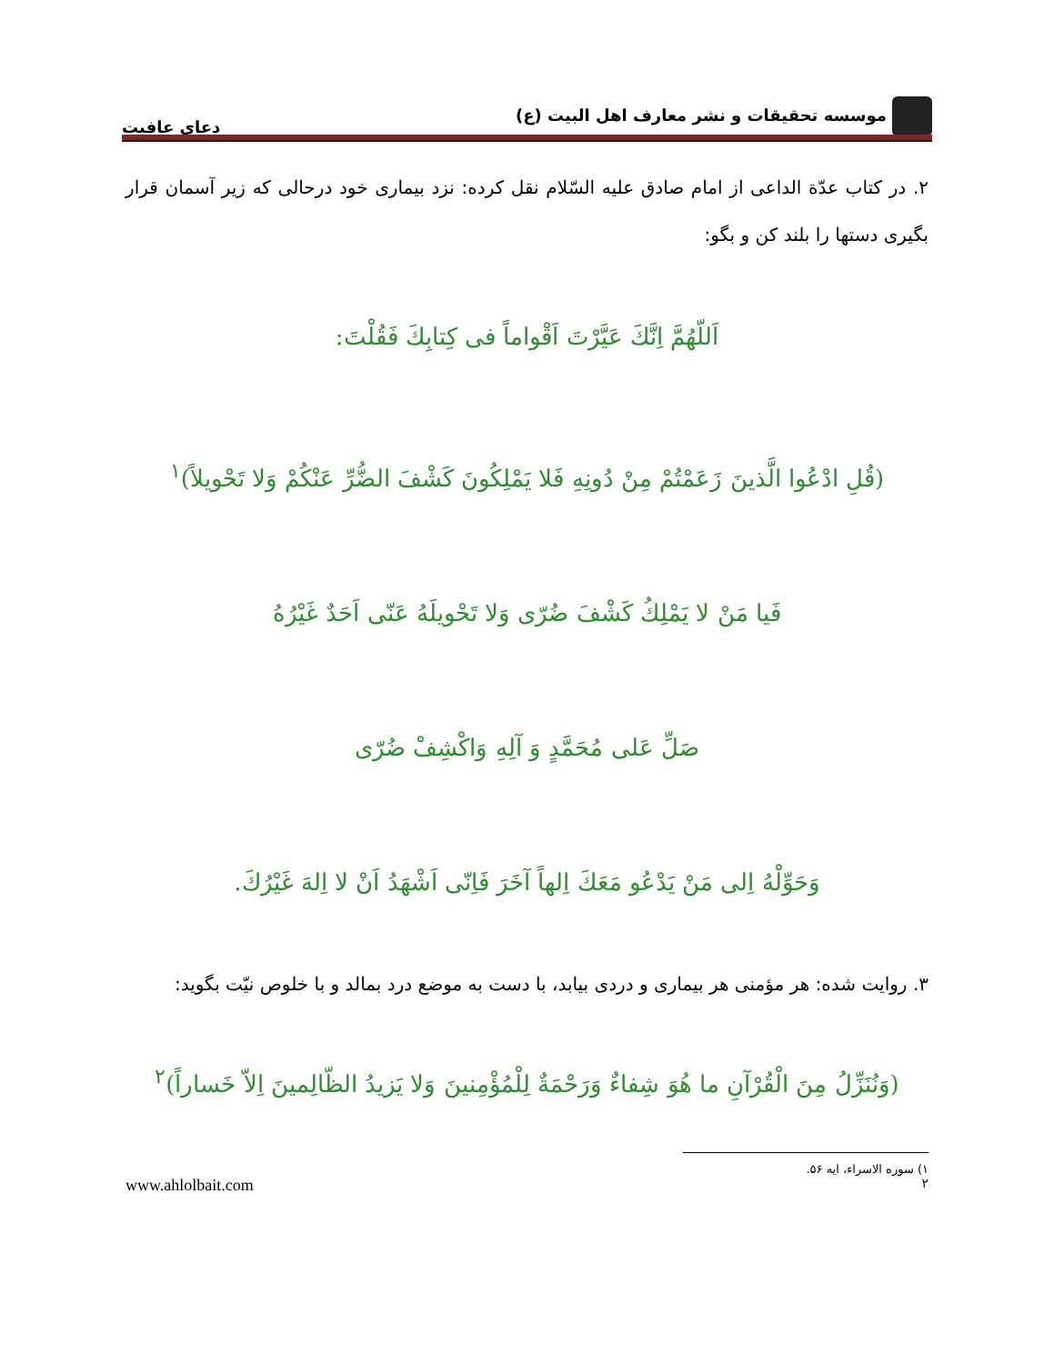موسسه تحقیقات و نشر معارف اهل البیت (ع)
دعای عافیت
۲. در کتاب عدّة الداعی از امام صادق علیه السّلام نقل کرده: نزد بیماری خود درحالی که زیر آسمان قرار بگیری دستها را بلند کن و بگو:
اَللّهُمَّ اِنَّكَ عَيَّرْتَ اَقْواماً فى كِتابِكَ فَقُلْتَ:
(قُلِ ادْعُوا الَّذينَ زَعَمْتُمْ مِنْ دُونِهِ فَلا يَمْلِكُونَ كَشْفَ الضُّرِّ عَنْكُمْ وَلا تَحْويلاً)<sup>١</sup>
فَيا مَنْ لا يَمْلِكُ كَشْفَ ضُرّى وَلا تَحْويلَهُ عَنّى اَحَدٌ غَيْرُهُ
صَلِّ عَلى مُحَمَّدٍ وَ آلِهِ وَاكْشِفْ ضُرّى
وَحَوِّلْهُ اِلى مَنْ يَدْعُو مَعَكَ اِلهاً آخَرَ فَاِنّى اَشْهَدُ اَنْ لا اِلهَ غَيْرُكَ.
۳. روایت شده: هر مؤمنی هر بیماری و دردی بیابد، با دست به موضع درد بمالد و با خلوص نیّت بگوید:
(وَنُنَزِّلُ مِنَ الْقُرْآنِ ما هُوَ شِفاءٌ وَرَحْمَةٌ لِلْمُؤْمِنينَ وَلا يَزيدُ الظّالِمينَ اِلاّ خَساراً)<sup>٢</sup>
١) سوره الاسراء، ایه ۵۶.
٢ www.ahlolbait.com